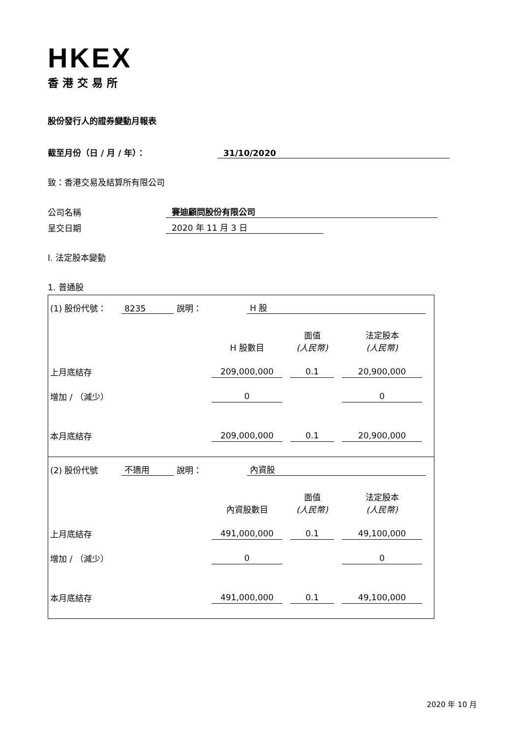HKEX
香港交易所
股份發行人的證券變動月報表
截至月份（日 / 月 / 年）：
31/10/2020
致：香港交易及結算所有限公司
公司名稱
賽迪顧問股份有限公司
呈交日期
2020 年 11 月 3 日
I. 法定股本變動
1. 普通股
(1) 股份代號：
8235
說明：
H 股
| | H 股數目 | 面值 (人民幣) | 法定股本 (人民幣) |
| 上月底結存 | 209,000,000 | 0.1 | 20,900,000 |
| 增加 / （減少） | 0 | | 0 |
| 本月底結存 | 209,000,000 | 0.1 | 20,900,000 |
(2) 股份代號
不適用
說明：
內資股
| | 內資股數目 | 面值 (人民幣) | 法定股本 (人民幣) |
| 上月底結存 | 491,000,000 | 0.1 | 49,100,000 |
| 增加 / （減少） | 0 | | 0 |
| 本月底結存 | 491,000,000 | 0.1 | 49,100,000 |
2020 年 10 月